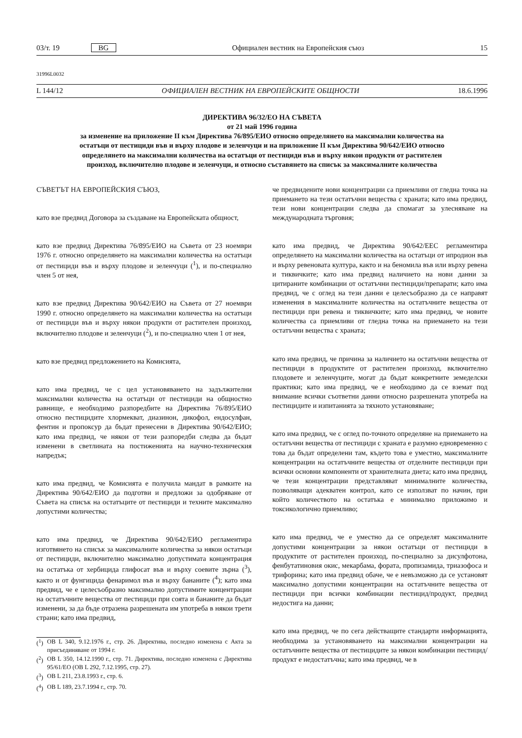03/т. 19 BG Официален вестник на Европейския съюз 15
31996L0032
L 144/12 ОФИЦИАЛЕН ВЕСТНИК НА ЕВРОПЕЙСКИТЕ ОБЩНОСТИ 18.6.1996
ДИРЕКТИВА 96/32/ЕО НА СЪВЕТА
от 21 май 1996 година
за изменение на приложение II към Директива 76/895/ЕИО относно определянето на максимални количества на остатъци от пестициди във и върху плодове и зеленчуци и на приложение II към Директива 90/642/ЕИО относно определянето на максимални количества на остатъци от пестициди във и върху някои продукти от растителен произход, включително плодове и зеленчуци, и относно съставянето на списък за максималните количества
СЪВЕТЪТ НА ЕВРОПЕЙСКИЯ СЪЮЗ,
като взе предвид Договора за създаване на Европейската общност,
като взе предвид Директива 76/895/ЕИО на Съвета от 23 ноември 1976 г. относно определянето на максимални количества на остатъци от пестициди във и върху плодове и зеленчуци (<sup>1</sup>), и по-специално член 5 от нея,
като взе предвид Директива 90/642/ЕИО на Съвета от 27 ноември 1990 г. относно определянето на максимални количества на остатъци от пестициди във и върху някои продукти от растителен произход, включително плодове и зеленчуци (<sup>2</sup>), и по-специално член 1 от нея,
като взе предвид предложението на Комисията,
като има предвид, че с цел установяването на задължителни максимални количества на остатъци от пестициди на общностно равнище, е необходимо разпоредбите на Директива 76/895/ЕИО относно пестицидите хлормекват, диазинон, дикофол, ендосулфан, фентин и пропоксур да бъдат пренесени в Директива 90/642/ЕИО; като има предвид, че някои от тези разпоредби следва да бъдат изменени в светлината на постиженията на научно-техническия напредък;
като има предвид, че Комисията е получила мандат в рамките на Директива 90/642/ЕИО да подготви и предложи за одобряване от Съвета на списък на остатъците от пестициди и техните максимално допустими количества;
като има предвид, че Директива 90/642/ЕИО регламентира изготвянето на списък за максималните количества за някои остатъци от пестициди, включително максимално допустимата концентрация на остатъка от хербицида глифосат във и върху соевите зърна (<sup>3</sup>), както и от фунгицида фенаримол във и върху бананите (<sup>4</sup>); като има предвид, че е целесъобразно максимално допустимите концентрации на остатъчните вещества от пестициди при соята и бананите да бъдат изменени, за да бъде отразена разрешената им употреба в някои трети страни; като има предвид,
(<sup>1</sup>) ОВ L 340, 9.12.1976 г., стр. 26. Директива, последно изменена с Акта за присъединяване от 1994 г.
(<sup>2</sup>) ОВ L 350, 14.12.1990 г., стр. 71. Директива, последно изменена с Директива 95/61/ЕО (ОВ L 292, 7.12.1995, стр. 27).
(<sup>3</sup>) ОВ L 211, 23.8.1993 г., стр. 6.
(<sup>4</sup>) ОВ L 189, 23.7.1994 г., стр. 70.
че предвидените нови концентрации са приемливи от гледна точка на приемането на тези остатъчни вещества с храната; като има предвид, тези нови концентрации следва да спомагат за улесняване на международната търговия;
като има предвид, че Директива 90/642/ЕЕС регламентира определянето на максимални количества на остатъци от ипродион във и върху ревеновата култура, както и на беномила във или върху ревена и тиквичките; като има предвид наличието на нови данни за цитираните комбинации от остатъчни пестициди/препарати; като има предвид, че с оглед на тези данни е целесъобразно да се направят изменения в максималните количества на остатъчните вещества от пестициди при ревена и тиквичките; като има предвид, че новите количества са приемливи от гледна точка на приемането на тези остатъчни вещества с храната;
като има предвид, че причина за наличието на остатъчни вещества от пестициди в продуктите от растителен произход, включително плодовете и зеленчуците, могат да бъдат конкретните земеделски практики; като има предвид, че е необходимо да се вземат под внимание всички съответни данни относно разрешената употреба на пестицидите и изпитанията за тяхното установяване;
като има предвид, че с оглед по-точното определяне на приемането на остатъчни вещества от пестициди с храната е разумно едновременно с това да бъдат определени там, където това е уместно, максималните концентрации на остатъчните вещества от отделните пестициди при всички основни компоненти от хранителната диета; като има предвид, че тези концентрации представляват минималните количества, позволяващи адекватен контрол, като се използват по начин, при който количеството на остатъка е минимално приложимо и токсикологично приемливо;
като има предвид, че е уместно да се определят максималните допустими концентрации за някои остатъци от пестициди в продуктите от растителен произход, по-специално за дисулфотона, фенбутатиновия окис, мекарбама, фората, пропизамида, триазофоса и трифорина; като има предвид обаче, че е невъзможно да се установят максимално допустими концентрации на остатъчните вещества от пестициди при всички комбинации пестицид/продукт, предвид недостига на данни;
като има предвид, че по сега действащите стандарти информацията, необходима за установяването на максимални концентрации на остатъчните вещества от пестицидите за някои комбинации пестицид/продукт е недостатъчна; като има предвид, че в